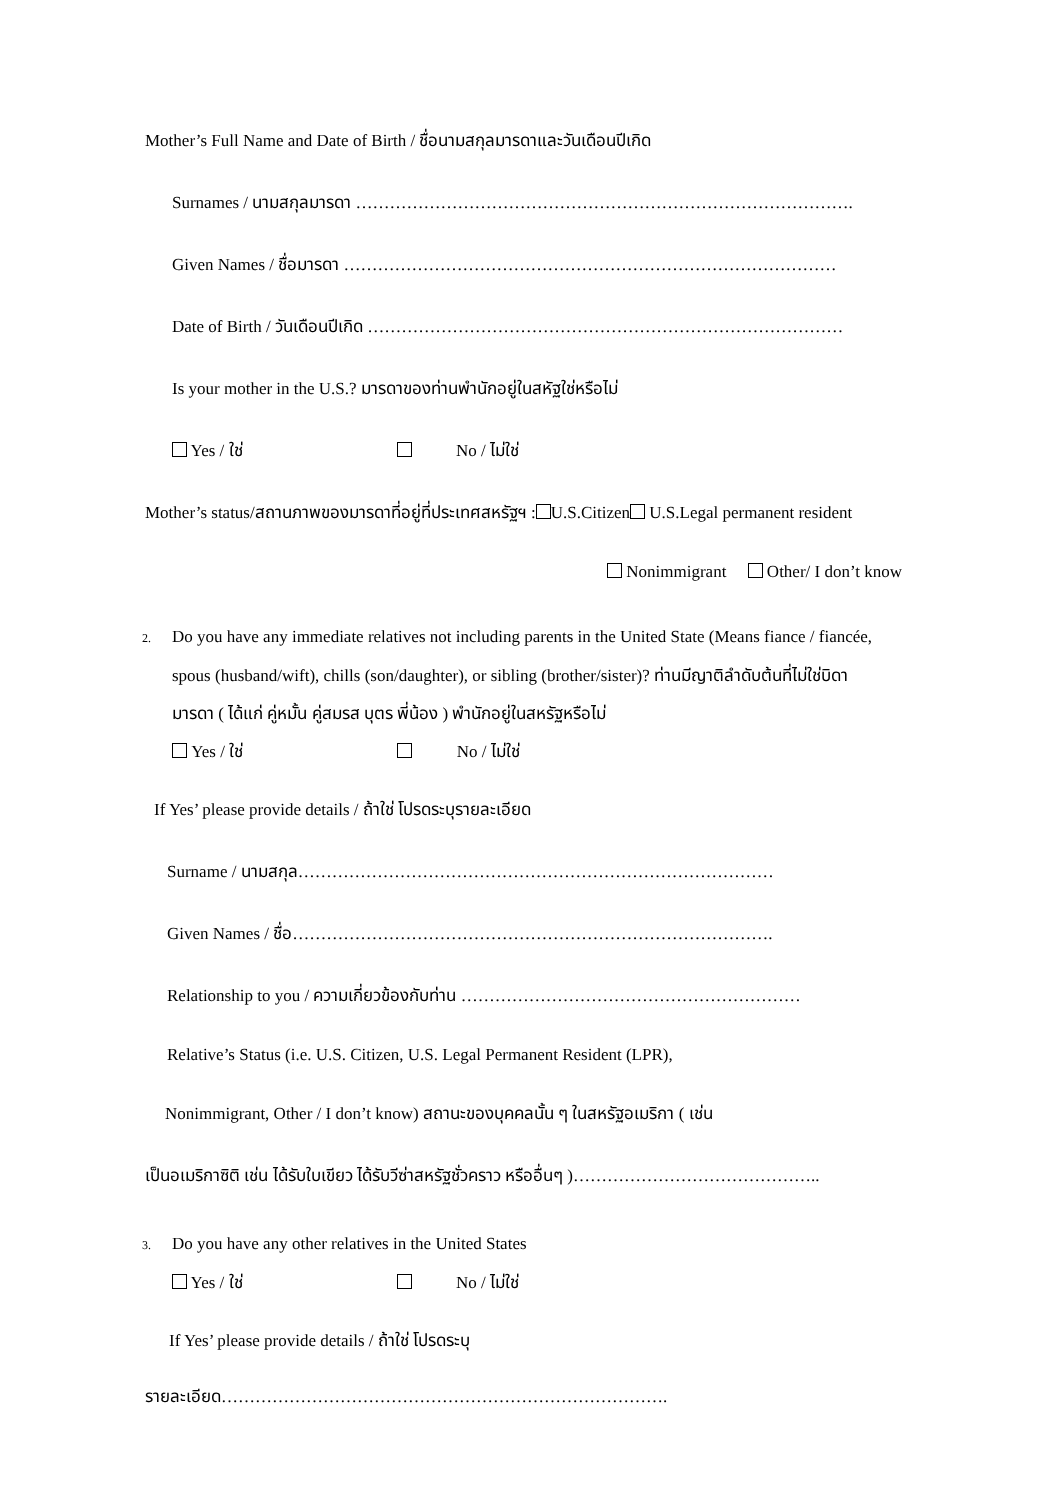Mother’s Full Name and Date of Birth / ชื่อนามสกุลมารดาและวันเดือนปีเกิด
Surnames / นามสกุลมารดา …………………………………………………………………………….
Given Names / ชื่อมารดา ……………………………………………………………………………
Date of Birth / วันเดือนปีเกิด …………………………………………………………………………
Is your mother in the U.S.? มารดาของท่านพำนักอยู่ในสหัฐใช่หรือไม่
Yes / ใช่ No / ไม่ใช่
Mother’s status/สถานภาพของมารดาที่อยู่ที่ประเทศสหรัฐฯ : U.S.Citizen U.S.Legal permanent resident
Nonimmigrant Other/ I don’t know
2. Do you have any immediate relatives not including parents in the United State (Means fiance / fiancée,
spous (husband/wift), chills (son/daughter), or sibling (brother/sister)? ท่านมีญาติลำดับต้นที่ไม่ใช่บิดา
มารดา ( ได้แก่ คู่หมั้น คู่สมรส บุตร พี่น้อง ) พำนักอยู่ในสหรัฐหรือไม่
Yes / ใช่ No / ไม่ใช่
If Yes’ please provide details / ถ้าใช่ โปรดระบุรายละเอียด
Surname / นามสกุล…………………………………………………………………………
Given Names / ชื่อ………………………………………………………………………….
Relationship to you / ความเกี่ยวข้องกับท่าน ……………………………………………………
Relative’s Status (i.e. U.S. Citizen, U.S. Legal Permanent Resident (LPR),
Nonimmigrant, Other / I don’t know) สถานะของบุคคลนั้น ๆ ในสหรัฐอเมริกา ( เช่น
เป็นอเมริกาซิติ เช่น ได้รับใบเขียว ได้รับวีซ่าสหรัฐชั่วคราว หรืออื่นๆ )……………………………………..
3. Do you have any other relatives in the United States
Yes / ใช่ No / ไม่ใช่
If Yes’ please provide details / ถ้าใช่ โปรดระบุ
รายละเอียด…………………………………………………………………….